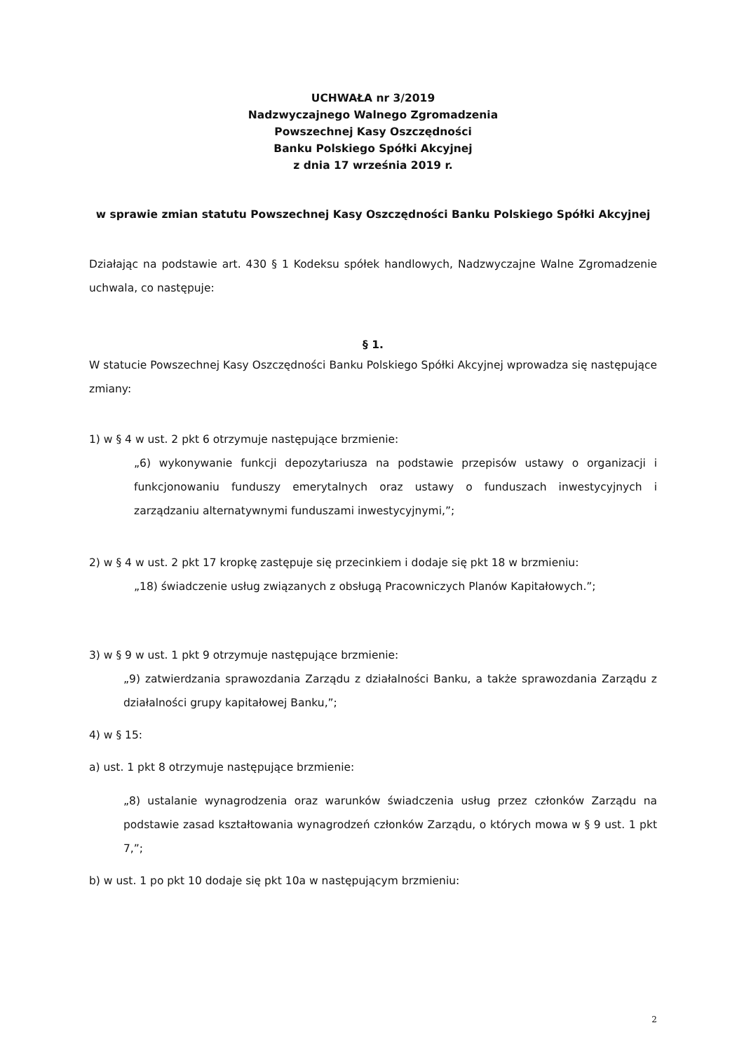UCHWAŁA nr 3/2019
Nadzwyczajnego Walnego Zgromadzenia
Powszechnej Kasy Oszczędności
Banku Polskiego Spółki Akcyjnej
z dnia 17 września 2019 r.
w sprawie zmian statutu Powszechnej Kasy Oszczędności Banku Polskiego Spółki Akcyjnej
Działając na podstawie art. 430 § 1 Kodeksu spółek handlowych, Nadzwyczajne Walne Zgromadzenie uchwala, co następuje:
§ 1.
W statucie Powszechnej Kasy Oszczędności Banku Polskiego Spółki Akcyjnej wprowadza się następujące zmiany:
1) w § 4 w ust. 2 pkt 6 otrzymuje następujące brzmienie:
„6) wykonywanie funkcji depozytariusza na podstawie przepisów ustawy o organizacji i funkcjonowaniu funduszy emerytalnych oraz ustawy o funduszach inwestycyjnych i zarządzaniu alternatywnymi funduszami inwestycyjnymi,”;
2) w § 4 w ust. 2 pkt 17 kropkę zastępuje się przecinkiem i dodaje się pkt 18 w brzmieniu:
„18) świadczenie usług związanych z obsługą Pracowniczych Planów Kapitałowych.”;
3) w § 9 w ust. 1 pkt 9 otrzymuje następujące brzmienie:
„9) zatwierdzania sprawozdania Zarządu z działalności Banku, a także sprawozdania Zarządu z działalności grupy kapitałowej Banku,”;
4) w § 15:
a) ust. 1 pkt 8 otrzymuje następujące brzmienie:
„8) ustalanie wynagrodzenia oraz warunków świadczenia usług przez członków Zarządu na podstawie zasad kształtowania wynagrodzeń członków Zarządu, o których mowa w § 9 ust. 1 pkt 7,”;
b) w ust. 1 po pkt 10 dodaje się pkt 10a w następującym brzmieniu:
2